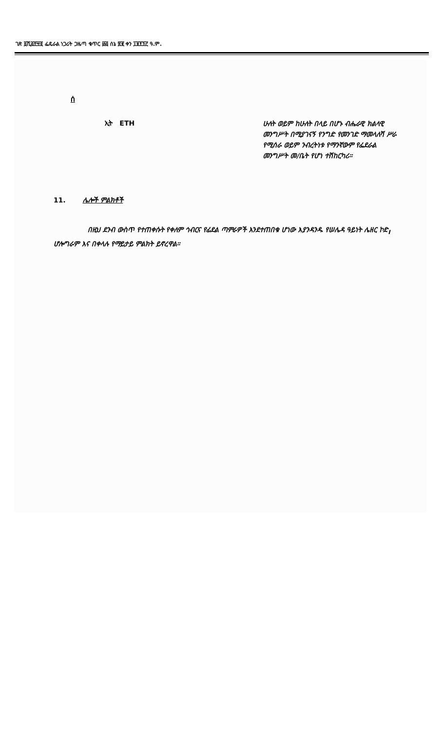ገጽ ፩ሺ፭፻፵፬ ፌዴራል ነጋሪት ጋዜጣ ቁጥር ፴፭ ሰኔ ፳፪ ቀን ፲፱፻፺፫ ዓ.ም.
ሰ
ኢት ETH
ሁለት ወይም ከሁለት በላይ በሆኑ ብሔራዊ ክልላዊ መንግሥት በሚያገናኝ የንግድ የመንገድ ማመላለሻ ሥራ የሚሰራ ወይም ንብረትነቱ የማንኛውም የፌደራል መንግሥት መ/ቤት የሆነ ተሽከርካሪ።
11. ሌሎች ምልክቶች
በዚህ ደንብ ውስጥ የተጠቀሱት የቀለም ኅብርና የፊደል ጣምራዎች እንደተጠበቁ ሆነው እያንዳንዱ የሠሌዳ ዓይነት ሌዘር ኮድ<sub>I</sub> ሆሎግራም እና በቀላሉ የማይታይ ምልክት ይኖረዋል።